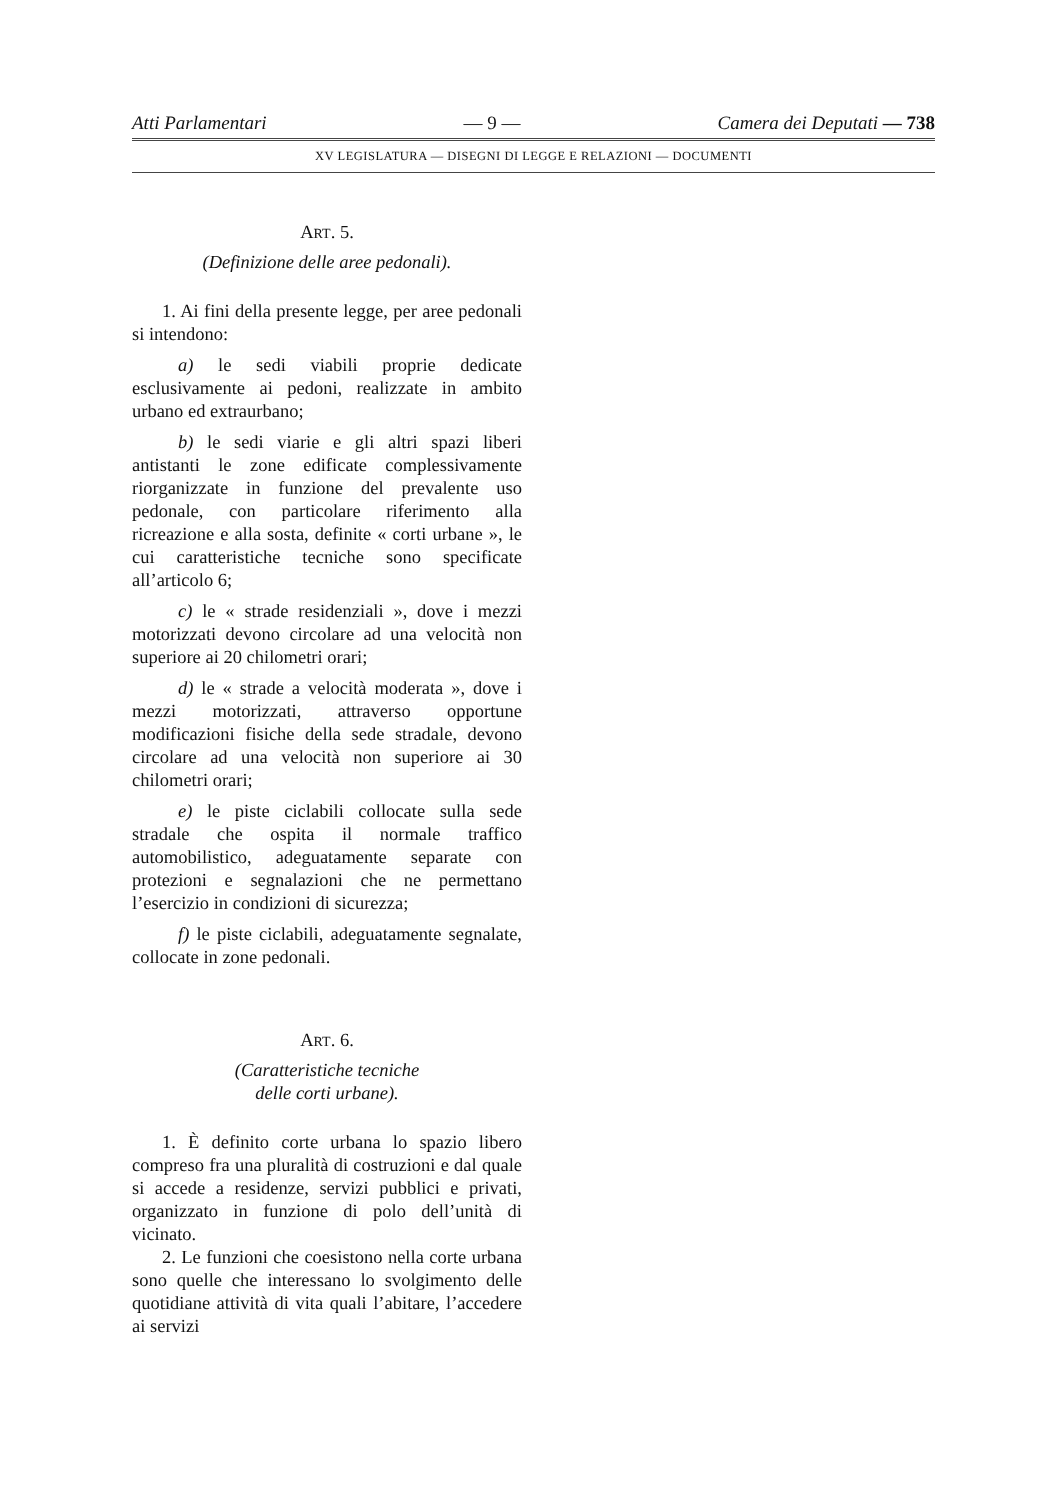Atti Parlamentari — 9 — Camera dei Deputati — 738
XV LEGISLATURA — DISEGNI DI LEGGE E RELAZIONI — DOCUMENTI
ART. 5.
(Definizione delle aree pedonali).
1. Ai fini della presente legge, per aree pedonali si intendono:
a) le sedi viabili proprie dedicate esclusivamente ai pedoni, realizzate in ambito urbano ed extraurbano;
b) le sedi viarie e gli altri spazi liberi antistanti le zone edificate complessivamente riorganizzate in funzione del prevalente uso pedonale, con particolare riferimento alla ricreazione e alla sosta, definite « corti urbane », le cui caratteristiche tecniche sono specificate all’articolo 6;
c) le « strade residenziali », dove i mezzi motorizzati devono circolare ad una velocità non superiore ai 20 chilometri orari;
d) le « strade a velocità moderata », dove i mezzi motorizzati, attraverso opportune modificazioni fisiche della sede stradale, devono circolare ad una velocità non superiore ai 30 chilometri orari;
e) le piste ciclabili collocate sulla sede stradale che ospita il normale traffico automobilistico, adeguatamente separate con protezioni e segnalazioni che ne permettano l’esercizio in condizioni di sicurezza;
f) le piste ciclabili, adeguatamente segnalate, collocate in zone pedonali.
ART. 6.
(Caratteristiche tecniche
delle corti urbane).
1. È definito corte urbana lo spazio libero compreso fra una pluralità di costruzioni e dal quale si accede a residenze, servizi pubblici e privati, organizzato in funzione di polo dell’unità di vicinato.
2. Le funzioni che coesistono nella corte urbana sono quelle che interessano lo svolgimento delle quotidiane attività di vita quali l’abitare, l’accedere ai servizi